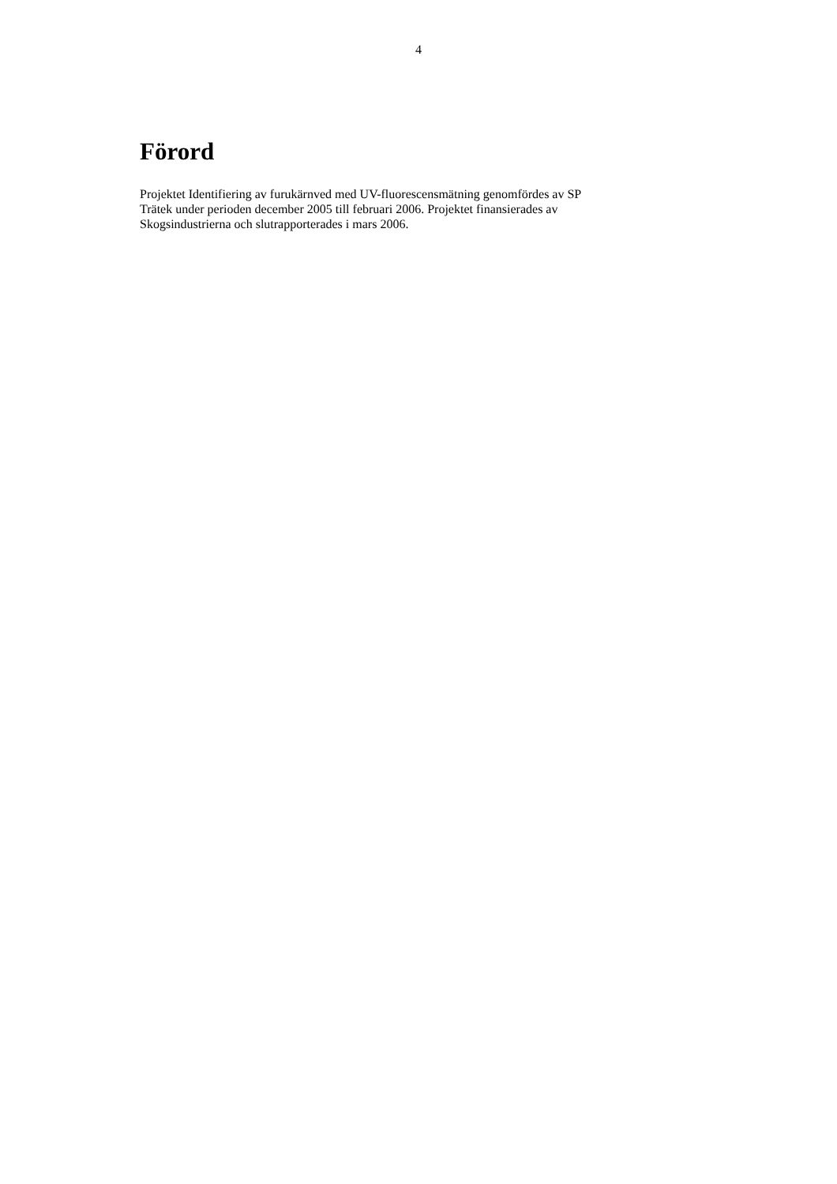4
Förord
Projektet Identifiering av furukärnved med UV-fluorescensmätning genomfördes av SP
Trätek under perioden december 2005 till februari 2006. Projektet finansierades av
Skogsindustrierna och slutrapporterades i mars 2006.